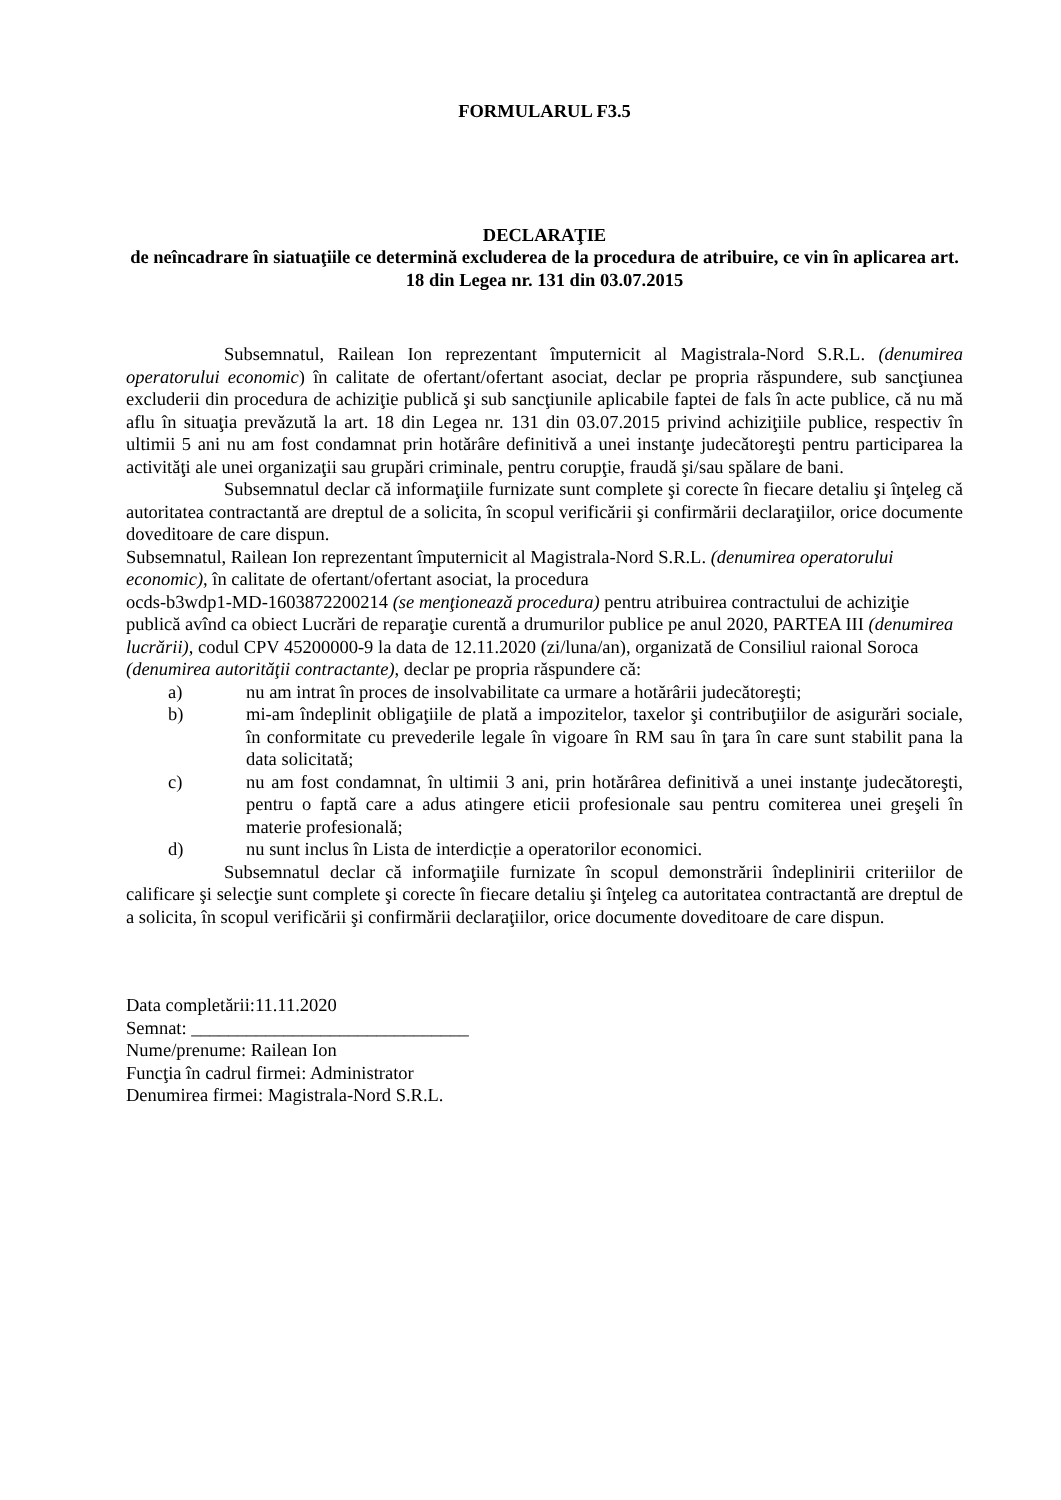FORMULARUL F3.5
DECLARAŢIE
de neîncadrare în siatuaţiile ce determină excluderea de la procedura de atribuire, ce vin în aplicarea art. 18 din Legea nr. 131 din 03.07.2015
Subsemnatul, Railean Ion reprezentant împuternicit al Magistrala-Nord S.R.L. (denumirea operatorului economic) în calitate de ofertant/ofertant asociat, declar pe propria răspundere, sub sancţiunea excluderii din procedura de achiziţie publică şi sub sancţiunile aplicabile faptei de fals în acte publice, că nu mă aflu în situaţia prevăzută la art. 18 din Legea nr. 131 din 03.07.2015 privind achiziţiile publice, respectiv în ultimii 5 ani nu am fost condamnat prin hotărâre definitivă a unei instanţe judecătoreşti pentru participarea la activităţi ale unei organizaţii sau grupări criminale, pentru corupţie, fraudă şi/sau spălare de bani.
Subsemnatul declar că informaţiile furnizate sunt complete şi corecte în fiecare detaliu şi înţeleg că autoritatea contractantă are dreptul de a solicita, în scopul verificării şi confirmării declaraţiilor, orice documente doveditoare de care dispun.
Subsemnatul, Railean Ion reprezentant împuternicit al Magistrala-Nord S.R.L. (denumirea operatorului economic), în calitate de ofertant/ofertant asociat, la procedura
ocds-b3wdp1-MD-1603872200214 (se menţionează procedura) pentru atribuirea contractului de achiziţie publică avînd ca obiect Lucrări de reparaţie curentă a drumurilor publice pe anul 2020, PARTEA III (denumirea lucrării), codul CPV 45200000-9 la data de 12.11.2020 (zi/luna/an), organizată de Consiliul raional Soroca (denumirea autorităţii contractante), declar pe propria răspundere că:
a) nu am intrat în proces de insolvabilitate ca urmare a hotărârii judecătoreşti;
b) mi-am îndeplinit obligaţiile de plată a impozitelor, taxelor şi contribuţiilor de asigurări sociale, în conformitate cu prevederile legale în vigoare în RM sau în ţara în care sunt stabilit pana la data solicitată;
c) nu am fost condamnat, în ultimii 3 ani, prin hotărârea definitivă a unei instanţe judecătoreşti, pentru o faptă care a adus atingere eticii profesionale sau pentru comiterea unei greşeli în materie profesională;
d) nu sunt inclus în Lista de interdicție a operatorilor economici.
Subsemnatul declar că informaţiile furnizate în scopul demonstrării îndeplinirii criteriilor de calificare şi selecţie sunt complete şi corecte în fiecare detaliu şi înţeleg ca autoritatea contractantă are dreptul de a solicita, în scopul verificării şi confirmării declaraţiilor, orice documente doveditoare de care dispun.
Data completării:11.11.2020
Semnat: ______________________________
Nume/prenume: Railean Ion
Funcţia în cadrul firmei: Administrator
Denumirea firmei: Magistrala-Nord S.R.L.